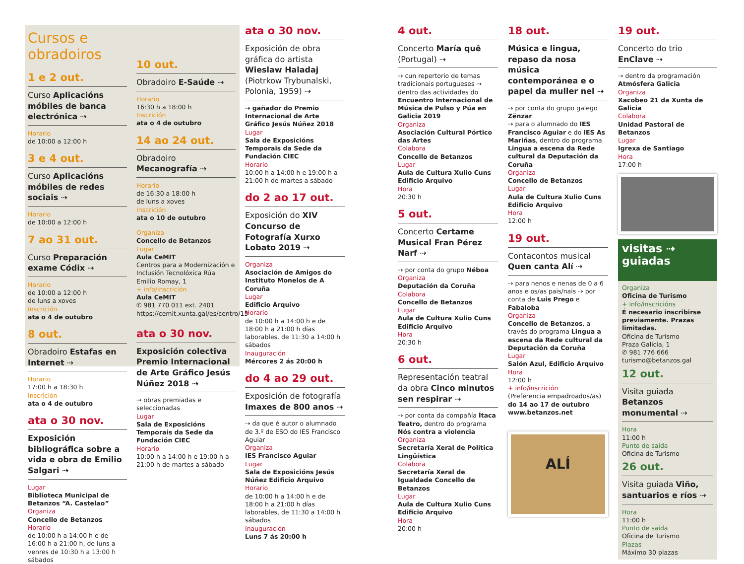Cursos e obradoiros
1 e 2 out.
Curso Aplicacións móbiles de banca electrónica ⇢
Horario
de 10:00 a 12:00 h
3 e 4 out.
Curso Aplicacións móbiles de redes sociais ⇢
Horario
de 10:00 a 12:00 h
7 ao 31 out.
Curso Preparación exame Códix ⇢
Horario
de 10:00 a 12:00 h
de luns a xoves
Inscrición
ata o 4 de outubro
8 out.
Obradoiro Estafas en Internet ⇢
Horario
17:00 h a 18:30 h
Inscrición
ata o 4 de outubro
ata o 30 nov.
Exposición bibliográfica sobre a vida e obra de Emilio Salgari ⇢
Lugar
Biblioteca Municipal de Betanzos “A. Castelao”
Organiza
Concello de Betanzos
Horario
de 10:00 h a 14:00 h e de 16:00 h a 21:00 h, de luns a venres de 10:30 h a 13:00 h sábados
10 out.
Obradoiro E-Saúde ⇢
Horario
16:30 h a 18:00 h
Inscrición
ata o 4 de outubro
14 ao 24 out.
Obradoiro Mecanografía ⇢
Horario
de 16:30 a 18:00 h
de luns a xoves
Inscrición
ata o 10 de outubro
Organiza
Concello de Betanzos
Lugar
Aula CeMIT
Centros para a Modernización e Inclusión Tecnolóxica Rúa Emilio Romay, 1
+ info/inscrición
Aula CeMIT
✆ 981 770 011 ext. 2401
https://cemit.xunta.gal/es/centro/15
ata o 30 nov.
Exposición colectiva Premio Internacional de Arte Gráfico Jesús Núñez 2018 ⇢
⇢ obras premiadas e seleccionadas
Lugar
Sala de Exposicións Temporais da Sede da Fundación CIEC
Horario
10:00 h a 14:00 h e 19:00 h a 21:00 h de martes a sábado
ata o 30 nov.
Exposición de obra gráfica do artista Wieslaw Haladaj (Piotrkow Trybunalski, Polonia, 1959) ⇢
⇢ gañador do Premio Internacional de Arte Gráfico Jesús Núñez 2018
Lugar
Sala de Exposicións Temporais da Sede da Fundación CIEC
Horario
10:00 h a 14:00 h e 19:00 h a 21:00 h de martes a sábado
do 2 ao 17 out.
Exposición do XIV Concurso de Fotografía Xurxo Lobato 2019 ⇢
Organiza
Asociación de Amigos do Instituto Monelos de A Coruña
Lugar
Edificio Arquivo
Horario
de 10:00 h a 14:00 h e de 18:00 h a 21:00 h días laborables, de 11:30 a 14:00 h sábados
Inauguración
Mércores 2 ás 20:00 h
do 4 ao 29 out.
Exposición de fotografía Imaxes de 800 anos ⇢
⇢ da que é autor o alumnado de 3.º de ESO do IES Francisco Aguiar
Organiza
IES Francisco Aguiar
Lugar
Sala de Exposicións Jesús Núñez Edificio Arquivo
Horario
de 10:00 h a 14:00 h e de 18:00 h a 21:00 h días laborables, de 11:30 a 14:00 h sábados
Inauguración
Luns 7 ás 20:00 h
4 out.
Concerto María quê (Portugal) ⇢
⇢ cun repertorio de temas tradicionais portugueses ⇢ dentro das actividades do Encuentro Internacional de Música de Pulso y Púa en Galicia 2019
Organiza
Asociación Cultural Pórtico das Artes
Colabora
Concello de Betanzos
Lugar
Aula de Cultura Xulio Cuns Edificio Arquivo
Hora
20:30 h
5 out.
Concerto Certame Musical Fran Pérez Narf ⇢
⇢ por conta do grupo Néboa
Organiza
Deputación da Coruña
Colabora
Concello de Betanzos
Lugar
Aula de Cultura Xulio Cuns Edificio Arquivo
Hora
20:30 h
6 out.
Representación teatral da obra Cinco minutos sen respirar ⇢
⇢ por conta da compañía Ítaca Teatro, dentro do programa Nós contra a violencia
Organiza
Secretaría Xeral de Política Lingüística
Colabora
Secretaría Xeral de Igualdade Concello de Betanzos
Lugar
Aula de Cultura Xulio Cuns Edificio Arquivo
Hora
20:00 h
18 out.
Música e lingua, repaso da nosa música contemporánea e o papel da muller nel ⇢
⇢ por conta do grupo galego Zënzar
⇢ para o alumnado do IES Francisco Aguiar e do IES As Mariñas, dentro do programa Lingua a escena da Rede cultural da Deputación da Coruña
Organiza
Concello de Betanzos
Lugar
Aula de Cultura Xulio Cuns Edificio Arquivo
Hora
12:00 h
19 out.
Contacontos musical Quen canta Alí ⇢
⇢ para nenos e nenas de 0 a 6 anos e os/as pais/nais ⇢ por conta de Luis Prego e Fabaloba
Organiza
Concello de Betanzos, a través do programa Lingua a escena da Rede cultural da Deputación da Coruña
Lugar
Salón Azul, Edificio Arquivo
Hora
12:00 h
+ info/inscrición
(Preferencia empadroados/as)
do 14 ao 17 de outubro www.betanzos.net
ALÍ
19 out.
Concerto do trío EnClave ⇢
⇢ dentro da programación Atmósfera Galicia
Organiza
Xacobeo 21 da Xunta de Galicia
Colabora
Unidad Pastoral de Betanzos
Lugar
Igrexa de Santiago
Hora
17:00 h
visitas ⇢
guiadas
Organiza
Oficina de Turismo
+ info/inscricións
É necesario inscribirse previamente. Prazas limitadas.
Oficina de Turismo
Praza Galicia, 1
✆ 981 776 666
turismo@betanzos.gal
12 out.
Visita guiada Betanzos monumental ⇢
Hora
11:00 h
Punto de saída
Oficina de Turismo
26 out.
Visita guiada Viño, santuarios e ríos ⇢
Hora
11:00 h
Punto de saída
Oficina de Turismo
Plazas
Máximo 30 plazas